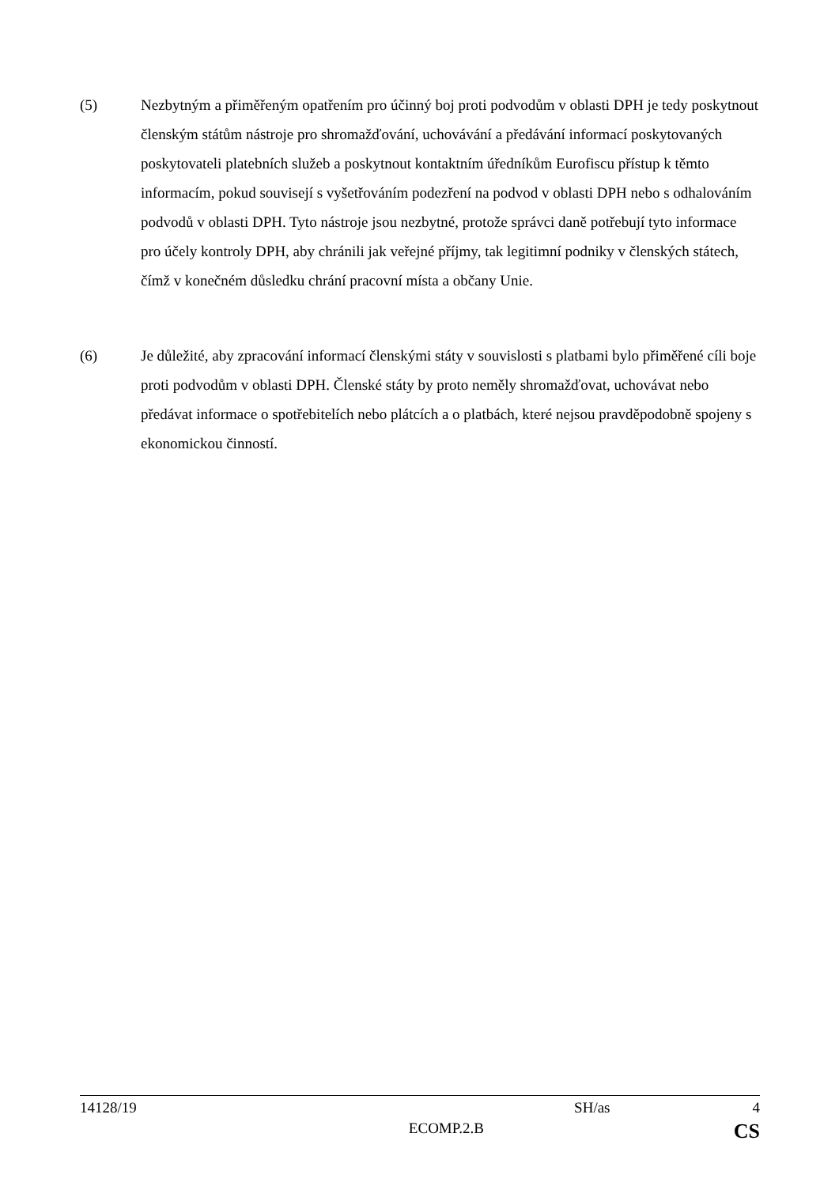(5) Nezbytným a přiměřeným opatřením pro účinný boj proti podvodům v oblasti DPH je tedy poskytnout členským státům nástroje pro shromažďování, uchovávání a předávání informací poskytovaných poskytovateli platebních služeb a poskytnout kontaktním úředníkům Eurofiscu přístup k těmto informacím, pokud souvisejí s vyšetřováním podezření na podvod v oblasti DPH nebo s odhalováním podvodů v oblasti DPH. Tyto nástroje jsou nezbytné, protože správci daně potřebují tyto informace pro účely kontroly DPH, aby chránili jak veřejné příjmy, tak legitimní podniky v členských státech, čímž v konečném důsledku chrání pracovní místa a občany Unie.
(6) Je důležité, aby zpracování informací členskými státy v souvislosti s platbami bylo přiměřené cíli boje proti podvodům v oblasti DPH. Členské státy by proto neměly shromažďovat, uchovávat nebo předávat informace o spotřebitelích nebo plátcích a o platbách, které nejsou pravděpodobně spojeny s ekonomickou činností.
14128/19 SH/as 4
ECOMP.2.B CS